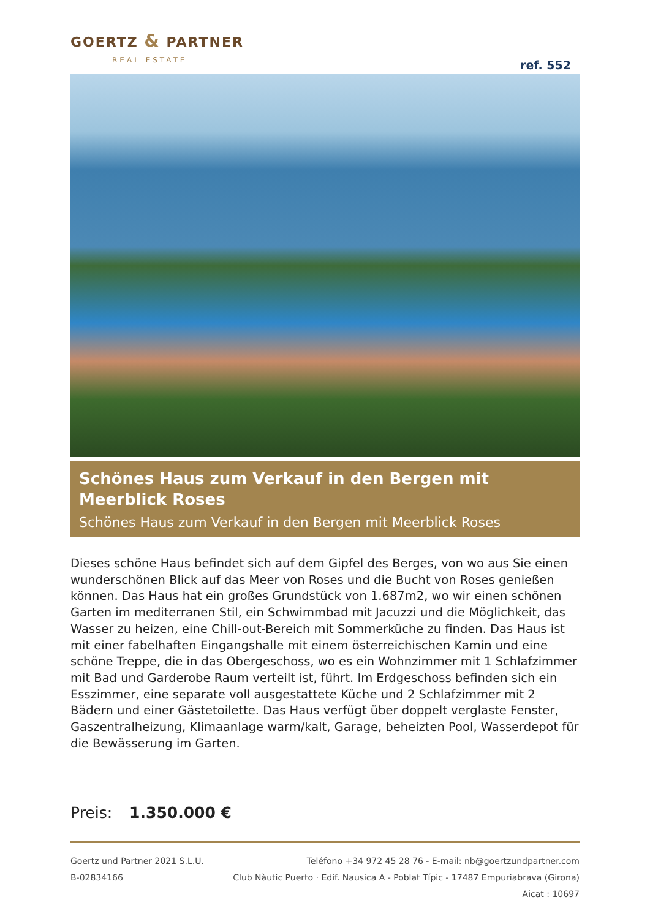GOERTZ & PARTNER
REAL ESTATE
ref. 552
Schönes Haus zum Verkauf in den Bergen mit Meerblick Roses
Schönes Haus zum Verkauf in den Bergen mit Meerblick Roses
Dieses schöne Haus befindet sich auf dem Gipfel des Berges, von wo aus Sie einen wunderschönen Blick auf das Meer von Roses und die Bucht von Roses genießen können. Das Haus hat ein großes Grundstück von 1.687m2, wo wir einen schönen Garten im mediterranen Stil, ein Schwimmbad mit Jacuzzi und die Möglichkeit, das Wasser zu heizen, eine Chill-out-Bereich mit Sommerküche zu finden. Das Haus ist mit einer fabelhaften Eingangshalle mit einem österreichischen Kamin und eine schöne Treppe, die in das Obergeschoss, wo es ein Wohnzimmer mit 1 Schlafzimmer mit Bad und Garderobe Raum verteilt ist, führt. Im Erdgeschoss befinden sich ein Esszimmer, eine separate voll ausgestattete Küche und 2 Schlafzimmer mit 2 Bädern und einer Gästetoilette. Das Haus verfügt über doppelt verglaste Fenster, Gaszentralheizung, Klimaanlage warm/kalt, Garage, beheizten Pool, Wasserdepot für die Bewässerung im Garten.
Preis: 1.350.000 €
Goertz und Partner 2021 S.L.U.
B-02834166
Teléfono +34 972 45 28 76 - E-mail: nb@goertzundpartner.com
Club Nàutic Puerto · Edif. Nausica A - Poblat Típic - 17487 Empuriabrava (Girona)
Aicat : 10697